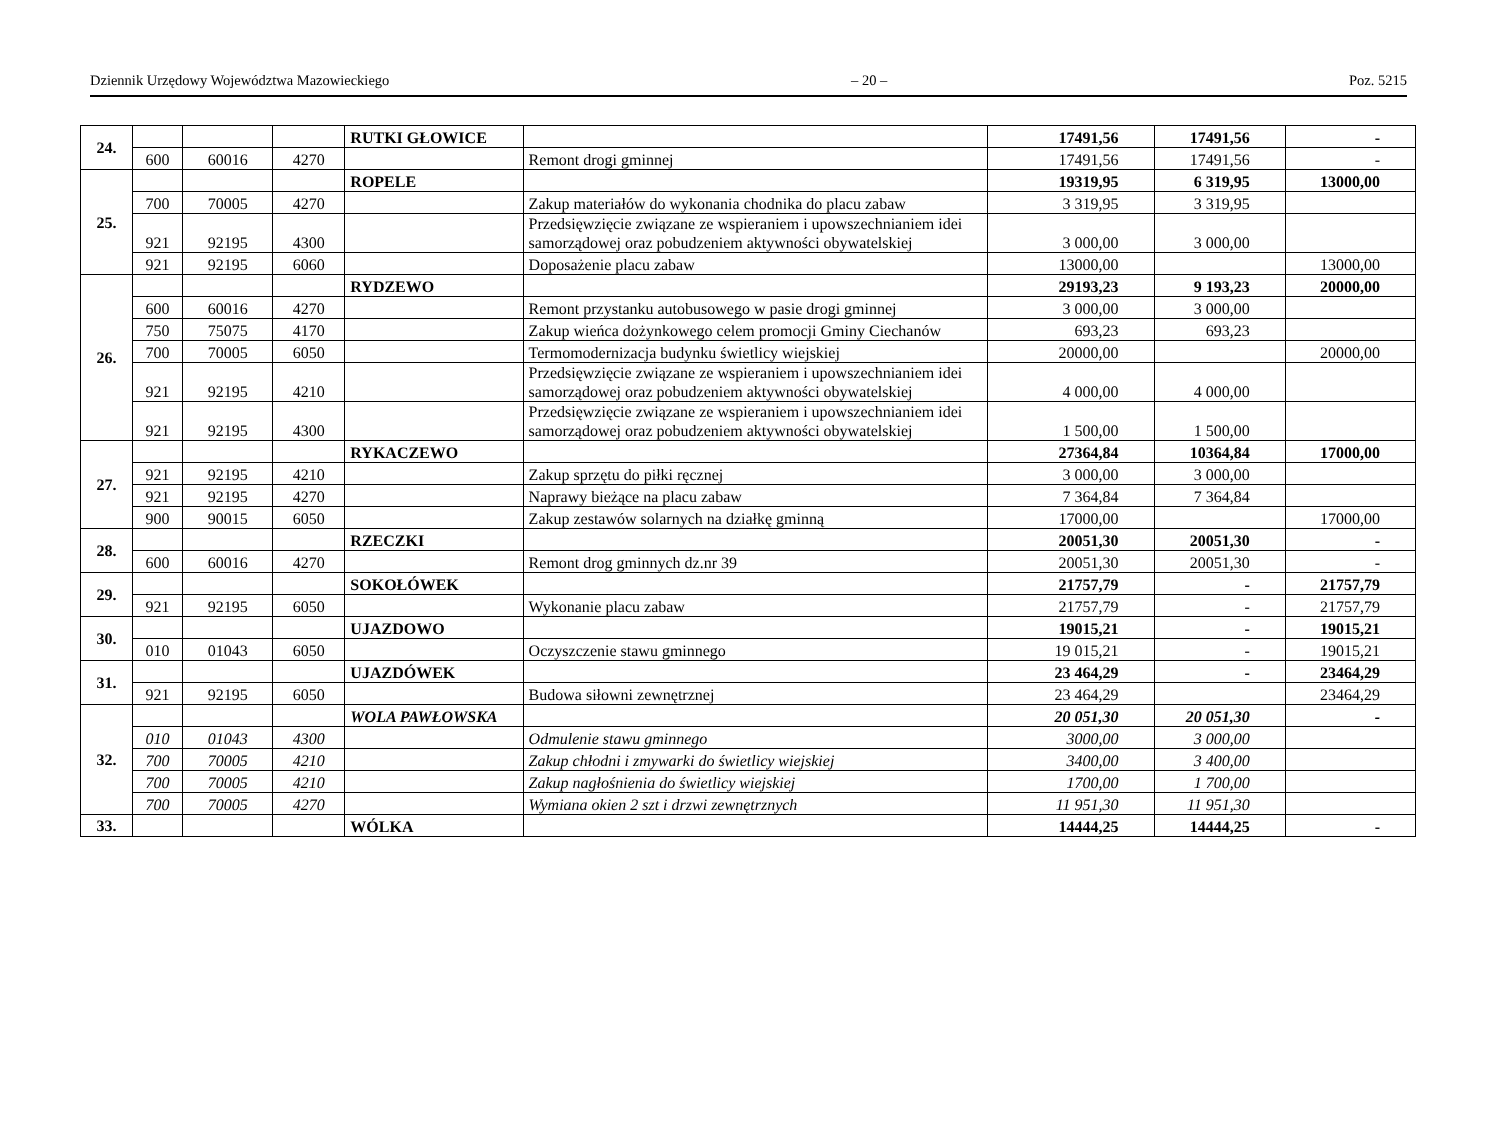Dziennik Urzędowy Województwa Mazowieckiego – 20 – Poz. 5215
| 24. | | | | RUTKI GŁOWICE | | 17491,56 | 17491,56 | - |
| | 600 | 60016 | 4270 | | Remont drogi gminnej | 17491,56 | 17491,56 | - |
| 25. | | | | ROPELE | | 19319,95 | 6 319,95 | 13000,00 |
| | 700 | 70005 | 4270 | | Zakup materiałów do wykonania chodnika do placu zabaw | 3 319,95 | 3 319,95 | |
| | 921 | 92195 | 4300 | | Przedsięwzięcie związane ze wspieraniem i upowszechnianiem idei samorządowej oraz pobudzeniem aktywności obywatelskiej | 3 000,00 | 3 000,00 | |
| | 921 | 92195 | 6060 | | Doposażenie placu zabaw | 13000,00 | | 13000,00 |
| 26. | | | | RYDZEWO | | 29193,23 | 9 193,23 | 20000,00 |
| | 600 | 60016 | 4270 | | Remont przystanku autobusowego w pasie drogi gminnej | 3 000,00 | 3 000,00 | |
| | 750 | 75075 | 4170 | | Zakup wieńca dożynkowego celem promocji Gminy Ciechanów | 693,23 | 693,23 | |
| | 700 | 70005 | 6050 | | Termomodernizacja budynku świetlicy wiejskiej | 20000,00 | | 20000,00 |
| | 921 | 92195 | 4210 | | Przedsięwzięcie związane ze wspieraniem i upowszechnianiem idei samorządowej oraz pobudzeniem aktywności obywatelskiej | 4 000,00 | 4 000,00 | |
| | 921 | 92195 | 4300 | | Przedsięwzięcie związane ze wspieraniem i upowszechnianiem idei samorządowej oraz pobudzeniem aktywności obywatelskiej | 1 500,00 | 1 500,00 | |
| 27. | | | | RYKACZEWO | | 27364,84 | 10364,84 | 17000,00 |
| | 921 | 92195 | 4210 | | Zakup sprzętu do piłki ręcznej | 3 000,00 | 3 000,00 | |
| | 921 | 92195 | 4270 | | Naprawy bieżące na placu zabaw | 7 364,84 | 7 364,84 | |
| | 900 | 90015 | 6050 | | Zakup zestawów solarnych na działkę gminną | 17000,00 | | 17000,00 |
| 28. | | | | RZECZKI | | 20051,30 | 20051,30 | - |
| | 600 | 60016 | 4270 | | Remont drog gminnych dz.nr 39 | 20051,30 | 20051,30 | - |
| 29. | | | | SOKOŁÓWEK | | 21757,79 | - | 21757,79 |
| | 921 | 92195 | 6050 | | Wykonanie placu zabaw | 21757,79 | - | 21757,79 |
| 30. | | | | UJAZDOWO | | 19015,21 | - | 19015,21 |
| | 010 | 01043 | 6050 | | Oczyszczenie stawu gminnego | 19 015,21 | - | 19015,21 |
| 31. | | | | UJAZDÓWEK | | 23 464,29 | - | 23464,29 |
| | 921 | 92195 | 6050 | | Budowa siłowni zewnętrznej | 23 464,29 | | 23464,29 |
| 32. | | | | WOLA PAWŁOWSKA | | 20 051,30 | 20 051,30 | - |
| | 010 | 01043 | 4300 | | Odmulenie stawu gminnego | 3000,00 | 3 000,00 | |
| | 700 | 70005 | 4210 | | Zakup chłodni i zmywarki do świetlicy wiejskiej | 3400,00 | 3 400,00 | |
| | 700 | 70005 | 4210 | | Zakup nagłośnienia do świetlicy wiejskiej | 1700,00 | 1 700,00 | |
| | 700 | 70005 | 4270 | | Wymiana okien 2 szt i drzwi zewnętrznych | 11 951,30 | 11 951,30 | |
| 33. | | | | WÓLKA | | 14444,25 | 14444,25 | - |